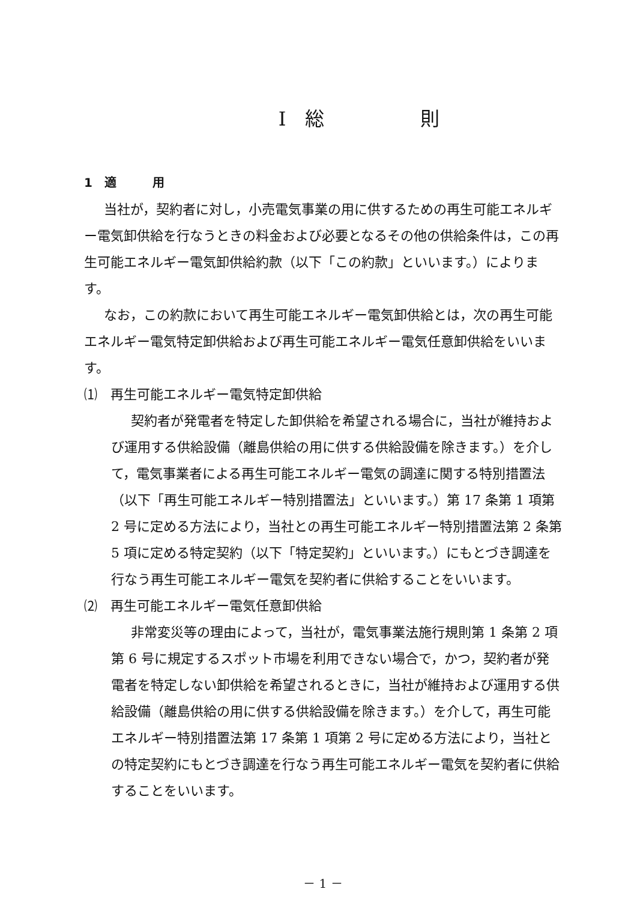Ⅰ　総　　　　　則
1　適　　　用
当社が，契約者に対し，小売電気事業の用に供するための再生可能エネルギー電気卸供給を行なうときの料金および必要となるその他の供給条件は，この再生可能エネルギー電気卸供給約款（以下「この約款」といいます。）によります。
なお，この約款において再生可能エネルギー電気卸供給とは，次の再生可能エネルギー電気特定卸供給および再生可能エネルギー電気任意卸供給をいいます。
⑴　再生可能エネルギー電気特定卸供給
契約者が発電者を特定した卸供給を希望される場合に，当社が維持および運用する供給設備（離島供給の用に供する供給設備を除きます。）を介して，電気事業者による再生可能エネルギー電気の調達に関する特別措置法（以下「再生可能エネルギー特別措置法」といいます。）第 17 条第 1 項第 2 号に定める方法により，当社との再生可能エネルギー特別措置法第 2 条第 5 項に定める特定契約（以下「特定契約」といいます。）にもとづき調達を行なう再生可能エネルギー電気を契約者に供給することをいいます。
⑵　再生可能エネルギー電気任意卸供給
非常変災等の理由によって，当社が，電気事業法施行規則第 1 条第 2 項第 6 号に規定するスポット市場を利用できない場合で，かつ，契約者が発電者を特定しない卸供給を希望されるときに，当社が維持および運用する供給設備（離島供給の用に供する供給設備を除きます。）を介して，再生可能エネルギー特別措置法第 17 条第 1 項第 2 号に定める方法により，当社との特定契約にもとづき調達を行なう再生可能エネルギー電気を契約者に供給することをいいます。
－ 1 －